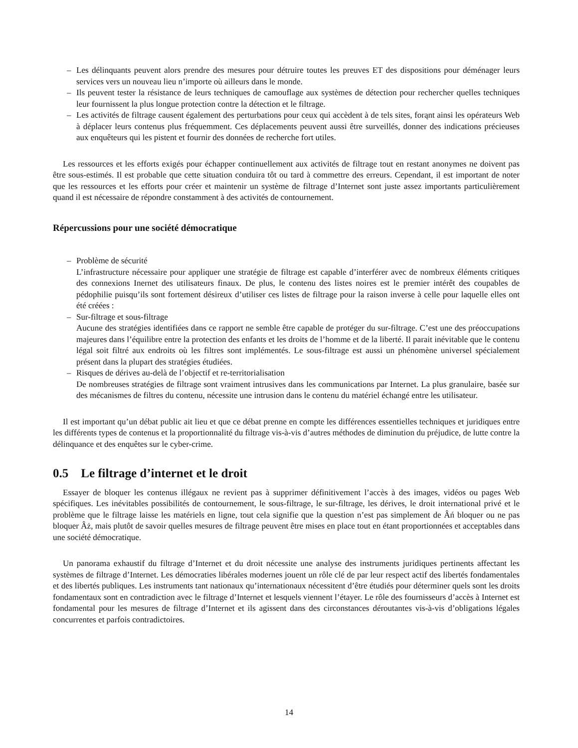– Les délinquants peuvent alors prendre des mesures pour détruire toutes les preuves ET des dispositions pour déménager leurs services vers un nouveau lieu n’importe où ailleurs dans le monde.
– Ils peuvent tester la résistance de leurs techniques de camouflage aux systèmes de détection pour rechercher quelles techniques leur fournissent la plus longue protection contre la détection et le filtrage.
– Les activités de filtrage causent également des perturbations pour ceux qui accèdent à de tels sites, forąnt ainsi les opérateurs Web à déplacer leurs contenus plus fréquemment. Ces déplacements peuvent aussi être surveillés, donner des indications précieuses aux enquêteurs qui les pistent et fournir des données de recherche fort utiles.
Les ressources et les efforts exigés pour échapper continuellement aux activités de filtrage tout en restant anonymes ne doivent pas être sous-estimés. Il est probable que cette situation conduira tôt ou tard à commettre des erreurs. Cependant, il est important de noter que les ressources et les efforts pour créer et maintenir un système de filtrage d’Internet sont juste assez importants particulièrement quand il est nécessaire de répondre constamment à des activités de contournement.
Répercussions pour une société démocratique
– Problème de sécurité
L’infrastructure nécessaire pour appliquer une stratégie de filtrage est capable d’interférer avec de nombreux éléments critiques des connexions Inernet des utilisateurs finaux. De plus, le contenu des listes noires est le premier intérêt des coupables de pédophilie puisqu’ils sont fortement désireux d’utiliser ces listes de filtrage pour la raison inverse à celle pour laquelle elles ont été créées :
– Sur-filtrage et sous-filtrage
Aucune des stratégies identifiées dans ce rapport ne semble être capable de protéger du sur-filtrage. C’est une des préoccupations majeures dans l’équilibre entre la protection des enfants et les droits de l’homme et de la liberté. Il parait inévitable que le contenu légal soit filtré aux endroits où les filtres sont implémentés. Le sous-filtrage est aussi un phénomène universel spécialement présent dans la plupart des stratégies étudiées.
– Risques de dérives au-delà de l’objectif et re-territorialisation
De nombreuses stratégies de filtrage sont vraiment intrusives dans les communications par Internet. La plus granulaire, basée sur des mécanismes de filtres du contenu, nécessite une intrusion dans le contenu du matériel échangé entre les utilisateur.
Il est important qu’un débat public ait lieu et que ce débat prenne en compte les différences essentielles techniques et juridiques entre les différents types de contenus et la proportionnalité du filtrage vis-à-vis d’autres méthodes de diminution du préjudice, de lutte contre la délinquance et des enquêtes sur le cyber-crime.
0.5 Le filtrage d’internet et le droit
Essayer de bloquer les contenus illégaux ne revient pas à supprimer définitivement l’accès à des images, vidéos ou pages Web spécifiques. Les inévitables possibilités de contournement, le sous-filtrage, le sur-filtrage, les dérives, le droit international privé et le problème que le filtrage laisse les matériels en ligne, tout cela signifie que la question n’est pas simplement de Âń bloquer ou ne pas bloquer Âż, mais plutôt de savoir quelles mesures de filtrage peuvent être mises en place tout en étant proportionnées et acceptables dans une société démocratique.
Un panorama exhaustif du filtrage d’Internet et du droit nécessite une analyse des instruments juridiques pertinents affectant les systèmes de filtrage d’Internet. Les démocraties libérales modernes jouent un rôle clé de par leur respect actif des libertés fondamentales et des libertés publiques. Les instruments tant nationaux qu’internationaux nécessitent d’être étudiés pour déterminer quels sont les droits fondamentaux sont en contradiction avec le filtrage d’Internet et lesquels viennent l’étayer. Le rôle des fournisseurs d’accès à Internet est fondamental pour les mesures de filtrage d’Internet et ils agissent dans des circonstances déroutantes vis-à-vis d’obligations légales concurrentes et parfois contradictoires.
14